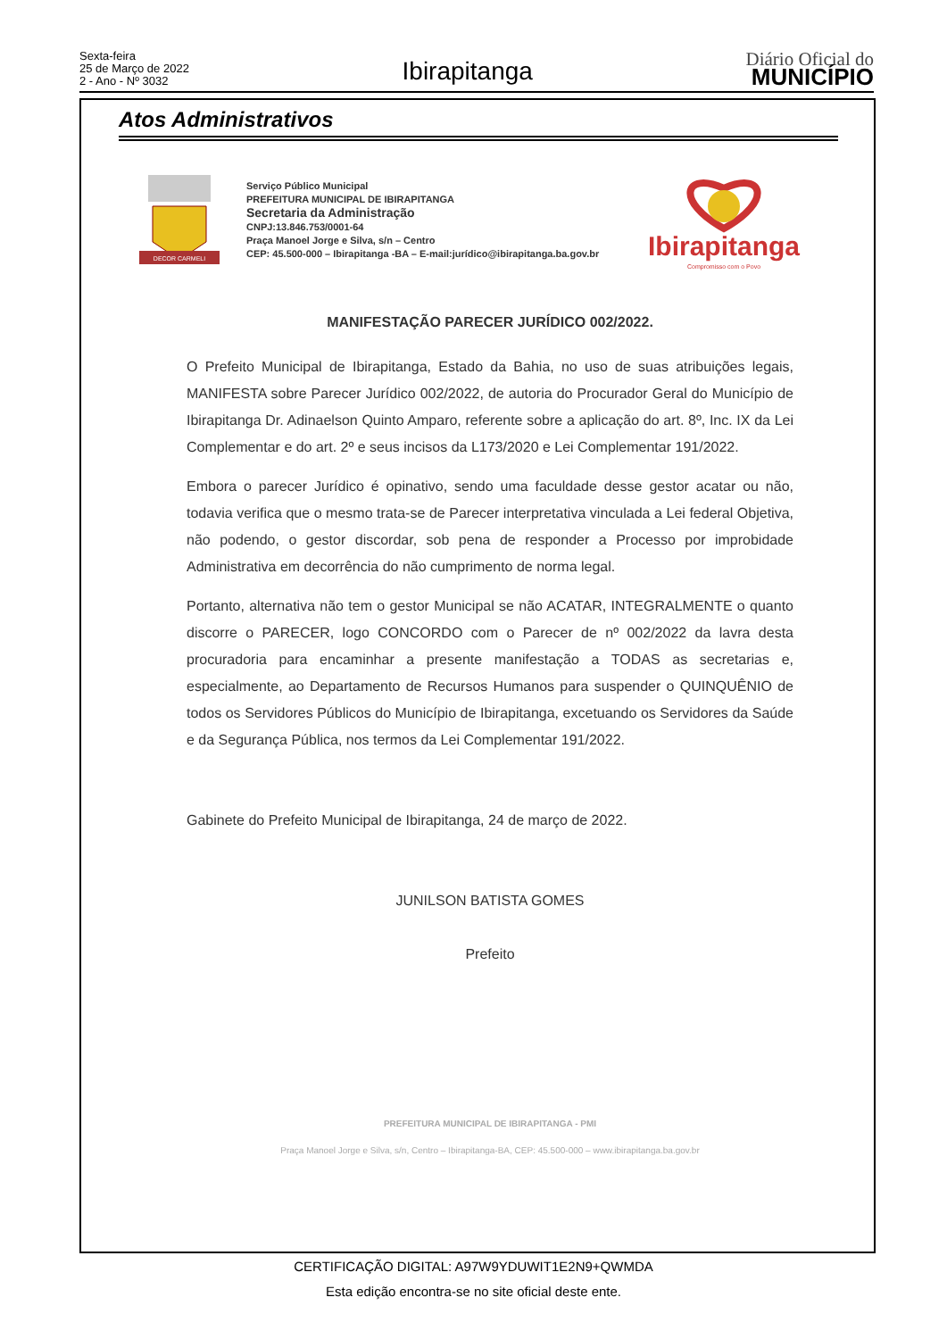Sexta-feira
25 de Março de 2022
2 - Ano - Nº 3032
Ibirapitanga
Diário Oficial do
MUNICÍPIO
Atos Administrativos
DECOR CARMELI
Serviço Público Municipal
PREFEITURA MUNICIPAL DE IBIRAPITANGA
Secretaria da Administração
CNPJ:13.846.753/0001-64
Praça Manoel Jorge e Silva, s/n – Centro
CEP: 45.500-000 – Ibirapitanga -BA – E-mail:jurídico@ibirapitanga.ba.gov.br
Ibirapitanga
Compromisso com o Povo
MANIFESTAÇÃO PARECER JURÍDICO 002/2022.
O Prefeito Municipal de Ibirapitanga, Estado da Bahia, no uso de suas atribuições legais, MANIFESTA sobre Parecer Jurídico 002/2022, de autoria do Procurador Geral do Município de Ibirapitanga Dr. Adinaelson Quinto Amparo, referente sobre a aplicação do art. 8º, Inc. IX da Lei Complementar e do art. 2º e seus incisos da L173/2020 e Lei Complementar 191/2022.
Embora o parecer Jurídico é opinativo, sendo uma faculdade desse gestor acatar ou não, todavia verifica que o mesmo trata-se de Parecer interpretativa vinculada a Lei federal Objetiva, não podendo, o gestor discordar, sob pena de responder a Processo por improbidade Administrativa em decorrência do não cumprimento de norma legal.
Portanto, alternativa não tem o gestor Municipal se não ACATAR, INTEGRALMENTE o quanto discorre o PARECER, logo CONCORDO com o Parecer de nº 002/2022 da lavra desta procuradoria para encaminhar a presente manifestação a TODAS as secretarias e, especialmente, ao Departamento de Recursos Humanos para suspender o QUINQUÊNIO de todos os Servidores Públicos do Município de Ibirapitanga, excetuando os Servidores da Saúde e da Segurança Pública, nos termos da Lei Complementar 191/2022.
Gabinete do Prefeito Municipal de Ibirapitanga, 24 de março de 2022.
JUNILSON BATISTA GOMES
Prefeito
PREFEITURA MUNICIPAL DE IBIRAPITANGA - PMI
Praça Manoel Jorge e Silva, s/n, Centro – Ibirapitanga-BA, CEP: 45.500-000 – www.ibirapitanga.ba.gov.br
CERTIFICAÇÃO DIGITAL: A97W9YDUWIT1E2N9+QWMDA
Esta edição encontra-se no site oficial deste ente.